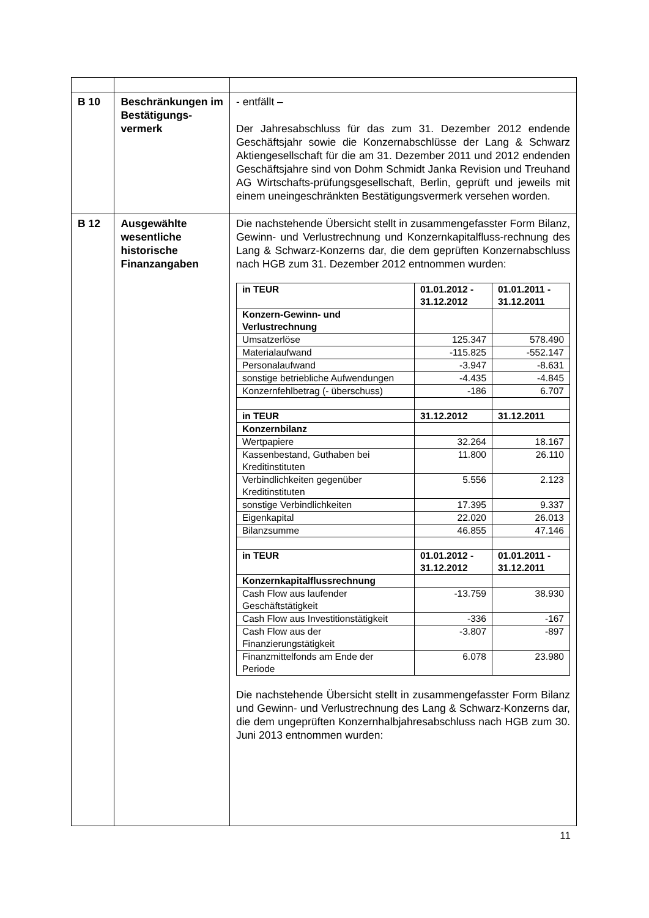| B 10 | Beschränkungen im Bestätigungs-vermerk | - entfällt – Der Jahresabschluss für das zum 31. Dezember 2012 endende Geschäftsjahr sowie die Konzernabschlüsse der Lang & Schwarz Aktiengesellschaft für die am 31. Dezember 2011 und 2012 endenden Geschäftsjahre sind von Dohm Schmidt Janka Revision und Treuhand AG Wirtschafts-prüfungsgesellschaft, Berlin, geprüft und jeweils mit einem uneingeschränkten Bestätigungsvermerk versehen worden. |
| B 12 | Ausgewählte wesentliche historische Finanzangaben | Die nachstehende Übersicht stellt in zusammengefasster Form Bilanz, Gewinn- und Verlustrechnung und Konzernkapitalfluss-rechnung des Lang & Schwarz-Konzerns dar, die dem geprüften Konzernabschluss nach HGB zum 31. Dezember 2012 entnommen wurden: / in TEUR / 01.01.2012 - 31.12.2012 / 01.01.2011 - 31.12.2011 / / --- / --- / --- / / Konzern-Gewinn- und Verlustrechnung / / / / Umsatzerlöse / 125.347 / 578.490 / / Materialaufwand / -115.825 / -552.147 / / Personalaufwand / -3.947 / -8.631 / / sonstige betriebliche Aufwendungen / -4.435 / -4.845 / / Konzernfehlbetrag (- überschuss) / -186 / 6.707 / / in TEUR / 31.12.2012 / 31.12.2011 / / Konzernbilanz / / / / Wertpapiere / 32.264 / 18.167 / / Kassenbestand, Guthaben bei Kreditinstituten / 11.800 / 26.110 / / Verbindlichkeiten gegenüber Kreditinstituten / 5.556 / 2.123 / / sonstige Verbindlichkeiten / 17.395 / 9.337 / / Eigenkapital / 22.020 / 26.013 / / Bilanzsumme / 46.855 / 47.146 / / in TEUR / 01.01.2012 - 31.12.2012 / 01.01.2011 - 31.12.2011 / / Konzernkapitalflussrechnung / / / / Cash Flow aus laufender Geschäftstätigkeit / -13.759 / 38.930 / / Cash Flow aus Investitionstätigkeit / -336 / -167 / / Cash Flow aus der Finanzierungstätigkeit / -3.807 / -897 / / Finanzmittelfonds am Ende der Periode / 6.078 / 23.980 / Die nachstehende Übersicht stellt in zusammengefasster Form Bilanz und Gewinn- und Verlustrechnung des Lang & Schwarz-Konzerns dar, die dem ungeprüften Konzernhalbjahresabschluss nach HGB zum 30. Juni 2013 entnommen wurden: |
11